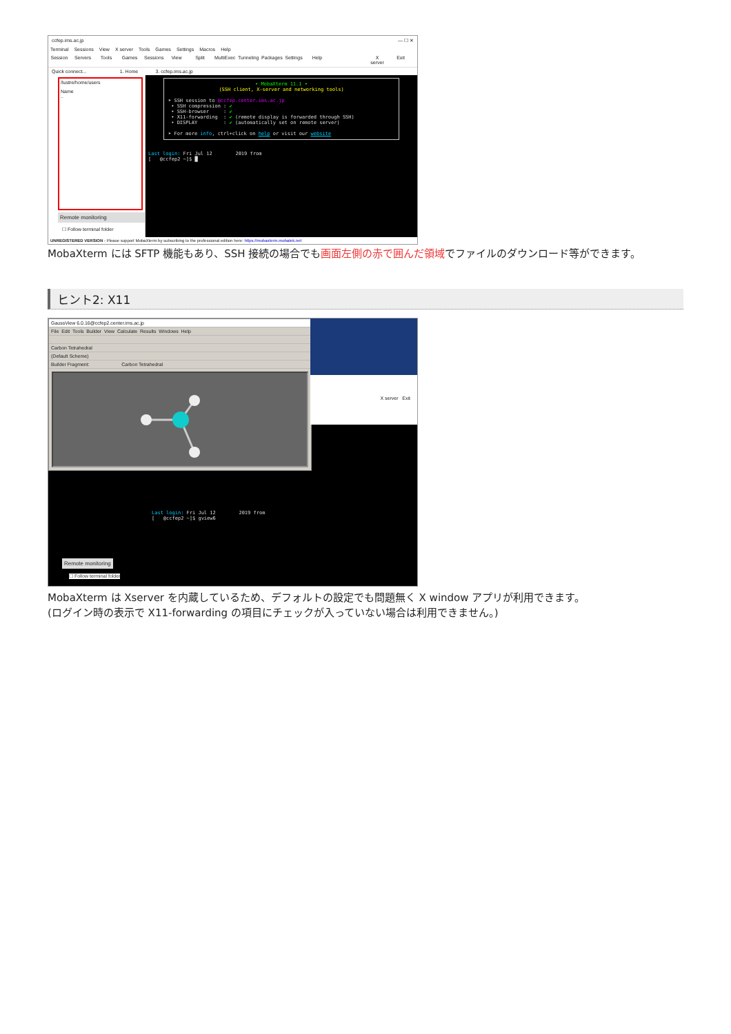ccfep.ims.ac.jp — ☐ ✕
Terminal Sessions View X server Tools Games Settings Macros Help
Session Servers Tools Games Sessions View Split MultiExec Tunneling Packages Settings Help X server Exit
Quick connect... 1. Home 3. ccfep.ims.ac.jp
/lustre/home/users
Name
..
Remote monitoring
☐ Follow terminal folder
• MobaXterm 11.1 •
(SSH client, X-server and networking tools)
➤ SSH session to @ccfep.center.ims.ac.jp
• SSH compression : ✔
• SSH-browser : ✔
• X11-forwarding : ✔ (remote display is forwarded through SSH)
• DISPLAY : ✔ (automatically set on remote server)
➤ For more info, ctrl+click on help or visit our website
Last login: Fri Jul 12 2019 from
[ @ccfep2 ~]$ █
UNREGISTERED VERSION - Please support MobaXterm by subscribing to the professional edition here: https://mobaxterm.mobatek.net
MobaXterm には SFTP 機能もあり、SSH 接続の場合でも画面左側の赤で囲んだ領域でファイルのダウンロード等ができます。
ヒント2: X11
X server Exit
GaussView 6.0.16@ccfep2.center.ims.ac.jp
File Edit Tools Builder View Calculate Results Windows Help
Carbon Tetrahedral
(Default Scheme)
Builder Fragment: Carbon Tetrahedral
Last login: Fri Jul 12 2019 from
[ @ccfep2 ~]$ gview6
Remote monitoring
☐ Follow terminal folder
MobaXterm は Xserver を内蔵しているため、デフォルトの設定でも問題無く X window アプリが利用できます。
(ログイン時の表示で X11-forwarding の項目にチェックが入っていない場合は利用できません。)